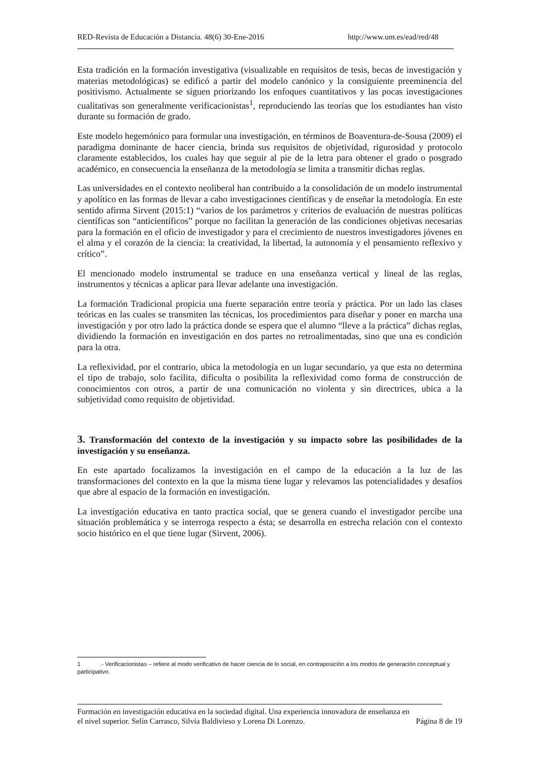RED-Revista de Educación a Distancia. 48(6) 30-Ene-2016 http://www.um.es/ead/red/48
Esta tradición en la formación investigativa (visualizable en requisitos de tesis, becas de investigación y materias metodológicas) se edificó a partir del modelo canónico y la consiguiente preeminencia del positivismo. Actualmente se siguen priorizando los enfoques cuantitativos y las pocas investigaciones cualitativas son generalmente verificacionistas<sup>1</sup>, reproduciendo las teorías que los estudiantes han visto durante su formación de grado.
Este modelo hegemónico para formular una investigación, en términos de Boaventura-de-Sousa (2009) el paradigma dominante de hacer ciencia, brinda sus requisitos de objetividad, rigurosidad y protocolo claramente establecidos, los cuales hay que seguir al pie de la letra para obtener el grado o posgrado académico, en consecuencia la enseñanza de la metodología se limita a transmitir dichas reglas.
Las universidades en el contexto neoliberal han contribuido a la consolidación de un modelo instrumental y apolítico en las formas de llevar a cabo investigaciones científicas y de enseñar la metodología. En este sentido afirma Sirvent (2015:1) “varios de los parámetros y criterios de evaluación de nuestras políticas científicas son “anticientíficos” porque no facilitan la generación de las condiciones objetivas necesarias para la formación en el oficio de investigador y para el crecimiento de nuestros investigadores jóvenes en el alma y el corazón de la ciencia: la creatividad, la libertad, la autonomía y el pensamiento reflexivo y crítico”.
El mencionado modelo instrumental se traduce en una enseñanza vertical y lineal de las reglas, instrumentos y técnicas a aplicar para llevar adelante una investigación.
La formación Tradicional propicia una fuerte separación entre teoría y práctica. Por un lado las clases teóricas en las cuales se transmiten las técnicas, los procedimientos para diseñar y poner en marcha una investigación y por otro lado la práctica donde se espera que el alumno “lleve a la práctica” dichas reglas, dividiendo la formación en investigación en dos partes no retroalimentadas, sino que una es condición para la otra.
La reflexividad, por el contrario, ubica la metodología en un lugar secundario, ya que esta no determina el tipo de trabajo, solo facilita, dificulta o posibilita la reflexividad como forma de construcción de conocimientos con otros, a partir de una comunicación no violenta y sin directrices, ubica a la subjetividad como requisito de objetividad.
3. Transformación del contexto de la investigación y su impacto sobre las posibilidades de la investigación y su enseñanza.
En este apartado focalizamos la investigación en el campo de la educación a la luz de las transformaciones del contexto en la que la misma tiene lugar y relevamos las potencialidades y desafíos que abre al espacio de la formación en investigación.
La investigación educativa en tanto practica social, que se genera cuando el investigador percibe una situación problemática y se interroga respecto a ésta; se desarrolla en estrecha relación con el contexto socio histórico en el que tiene lugar (Sirvent, 2006).
1 .- Verificacionistas – refiere al modo verificativo de hacer ciencia de lo social, en contraposición a los modos de generación conceptual y participativo.
Formación en investigación educativa en la sociedad digital. Una experiencia innovadora de enseñanza en
el nivel superior. Selín Carrasco, Silvia Baldivieso y Lorena Di Lorenzo. Página 8 de 19